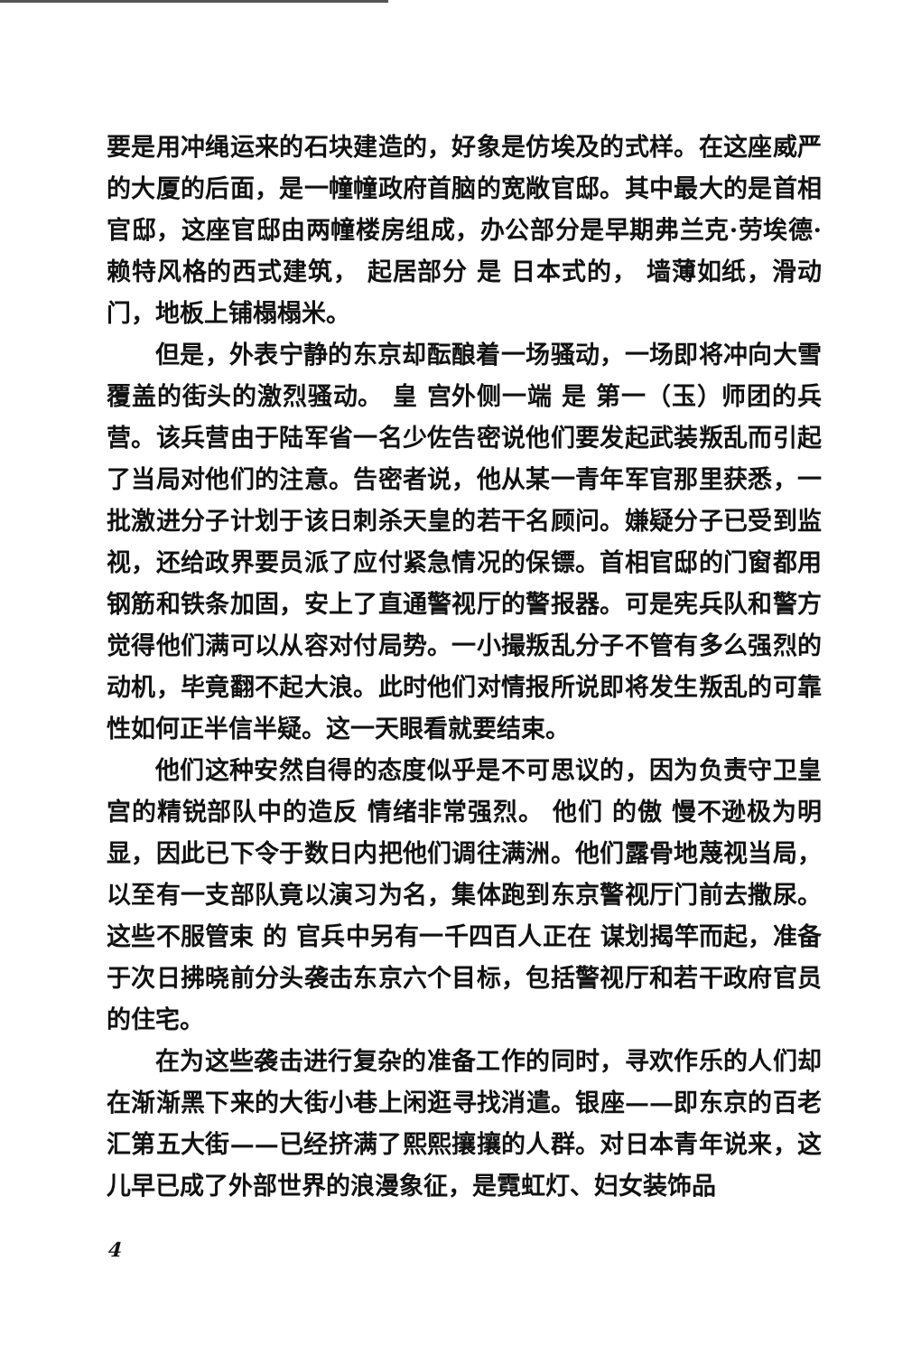要是用冲绳运来的石块建造的，好象是仿埃及的式样。在这座威严的大厦的后面，是一幢幢政府首脑的宽敞官邸。其中最大的是首相官邸，这座官邸由两幢楼房组成，办公部分是早期弗兰克·劳埃德·赖特风格的西式建筑， 起居部分 是 日本式的， 墙薄如纸，滑动门，地板上铺榻榻米。
但是，外表宁静的东京却酝酿着一场骚动，一场即将冲向大雪覆盖的街头的激烈骚动。 皇 宫外侧一端 是 第一（玉）师团的兵营。该兵营由于陆军省一名少佐告密说他们要发起武装叛乱而引起了当局对他们的注意。告密者说，他从某一青年军官那里获悉，一批激进分子计划于该日刺杀天皇的若干名顾问。嫌疑分子已受到监视，还给政界要员派了应付紧急情况的保镖。首相官邸的门窗都用钢筋和铁条加固，安上了直通警视厅的警报器。可是宪兵队和警方觉得他们满可以从容对付局势。一小撮叛乱分子不管有多么强烈的动机，毕竟翻不起大浪。此时他们对情报所说即将发生叛乱的可靠性如何正半信半疑。这一天眼看就要结束。
他们这种安然自得的态度似乎是不可思议的，因为负责守卫皇宫的精锐部队中的造反 情绪非常强烈。 他们 的傲 慢不逊极为明显，因此已下令于数日内把他们调往满洲。他们露骨地蔑视当局，以至有一支部队竟以演习为名，集体跑到东京警视厅门前去撒尿。 这些不服管束 的 官兵中另有一千四百人正在 谋划揭竿而起，准备于次日拂晓前分头袭击东京六个目标，包括警视厅和若干政府官员的住宅。
在为这些袭击进行复杂的准备工作的同时，寻欢作乐的人们却在渐渐黑下来的大街小巷上闲逛寻找消遣。银座——即东京的百老汇第五大街——已经挤满了熙熙攘攘的人群。对日本青年说来，这儿早已成了外部世界的浪漫象征，是霓虹灯、妇女装饰品
4